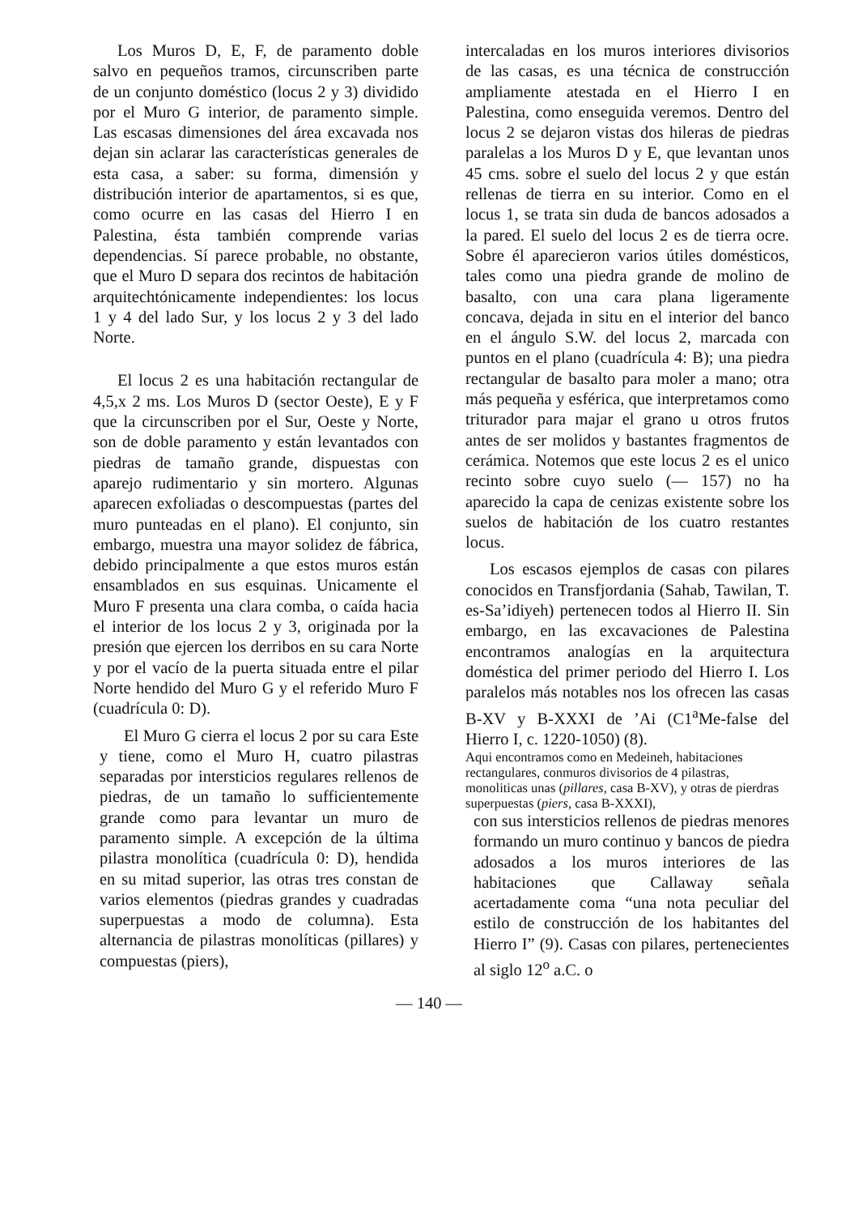Los Muros D, E, F, de paramento doble salvo en pequeños tramos, circunscriben parte de un conjunto doméstico (locus 2 y 3) dividido por el Muro G interior, de paramento simple. Las escasas dimensiones del área excavada nos dejan sin aclarar las características generales de esta casa, a saber: su forma, dimensión y distribución interior de apartamentos, si es que, como ocurre en las casas del Hierro I en Palestina, ésta también comprende varias dependencias. Sí parece probable, no obstante, que el Muro D separa dos recintos de habitación arquitechtónicamente independientes: los locus 1 y 4 del lado Sur, y los locus 2 y 3 del lado Norte.
El locus 2 es una habitación rectangular de 4,5,x 2 ms. Los Muros D (sector Oeste), E y F que la circunscriben por el Sur, Oeste y Norte, son de doble paramento y están levantados con piedras de tamaño grande, dispuestas con aparejo rudimentario y sin mortero. Algunas aparecen exfoliadas o descompuestas (partes del muro punteadas en el plano). El conjunto, sin embargo, muestra una mayor solidez de fábrica, debido principalmente a que estos muros están ensamblados en sus esquinas. Unicamente el Muro F presenta una clara comba, o caída hacia el interior de los locus 2 y 3, originada por la presión que ejercen los derribos en su cara Norte y por el vacío de la puerta situada entre el pilar Norte hendido del Muro G y el referido Muro F (cuadrícula 0: D).
El Muro G cierra el locus 2 por su cara Este y tiene, como el Muro H, cuatro pilastras separadas por intersticios regulares rellenos de piedras, de un tamaño lo sufficientemente grande como para levantar un muro de paramento simple. A excepción de la última pilastra monolítica (cuadrícula 0: D), hendida en su mitad superior, las otras tres constan de varios elementos (piedras grandes y cuadradas superpuestas a modo de columna). Esta alternancia de pilastras monolíticas (pillares) y compuestas (piers),
intercaladas en los muros interiores divisorios de las casas, es una técnica de construcción ampliamente atestada en el Hierro I en Palestina, como enseguida veremos. Dentro del locus 2 se dejaron vistas dos hileras de piedras paralelas a los Muros D y E, que levantan unos 45 cms. sobre el suelo del locus 2 y que están rellenas de tierra en su interior. Como en el locus 1, se trata sin duda de bancos adosados a la pared. El suelo del locus 2 es de tierra ocre. Sobre él aparecieron varios útiles domésticos, tales como una piedra grande de molino de basalto, con una cara plana ligeramente concava, dejada in situ en el interior del banco en el ángulo S.W. del locus 2, marcada con puntos en el plano (cuadrícula 4: B); una piedra rectangular de basalto para moler a mano; otra más pequeña y esférica, que interpretamos como triturador para majar el grano u otros frutos antes de ser molidos y bastantes fragmentos de cerámica. Notemos que este locus 2 es el unico recinto sobre cuyo suelo (— 157) no ha aparecido la capa de cenizas existente sobre los suelos de habitación de los cuatro restantes locus.
Los escasos ejemplos de casas con pilares conocidos en Transfjordania (Sahab, Tawilan, T. es-Sa’idiyeh) pertenecen todos al Hierro II. Sin embargo, en las excavaciones de Palestina encontramos analogías en la arquitectura doméstica del primer periodo del Hierro I. Los paralelos más notables nos los ofrecen las casas B-XV y B-XXXI de ’Ai (C1<sup>a</sup>Me-false del Hierro I, c. 1220-1050) (8).
Aqui encontramos como en Medeineh, habitaciones rectangulares, conmuros divisorios de 4 pilastras, monoliticas unas (pillares, casa B-XV), y otras de pierdras superpuestas (piers, casa B-XXXI),
con sus intersticios rellenos de piedras menores formando un muro continuo y bancos de piedra adosados a los muros interiores de las habitaciones que Callaway señala acertadamente coma “una nota peculiar del estilo de construcción de los habitantes del Hierro I” (9). Casas con pilares, pertenecientes al siglo 12<sup>o</sup> a.C. o
— 140 —